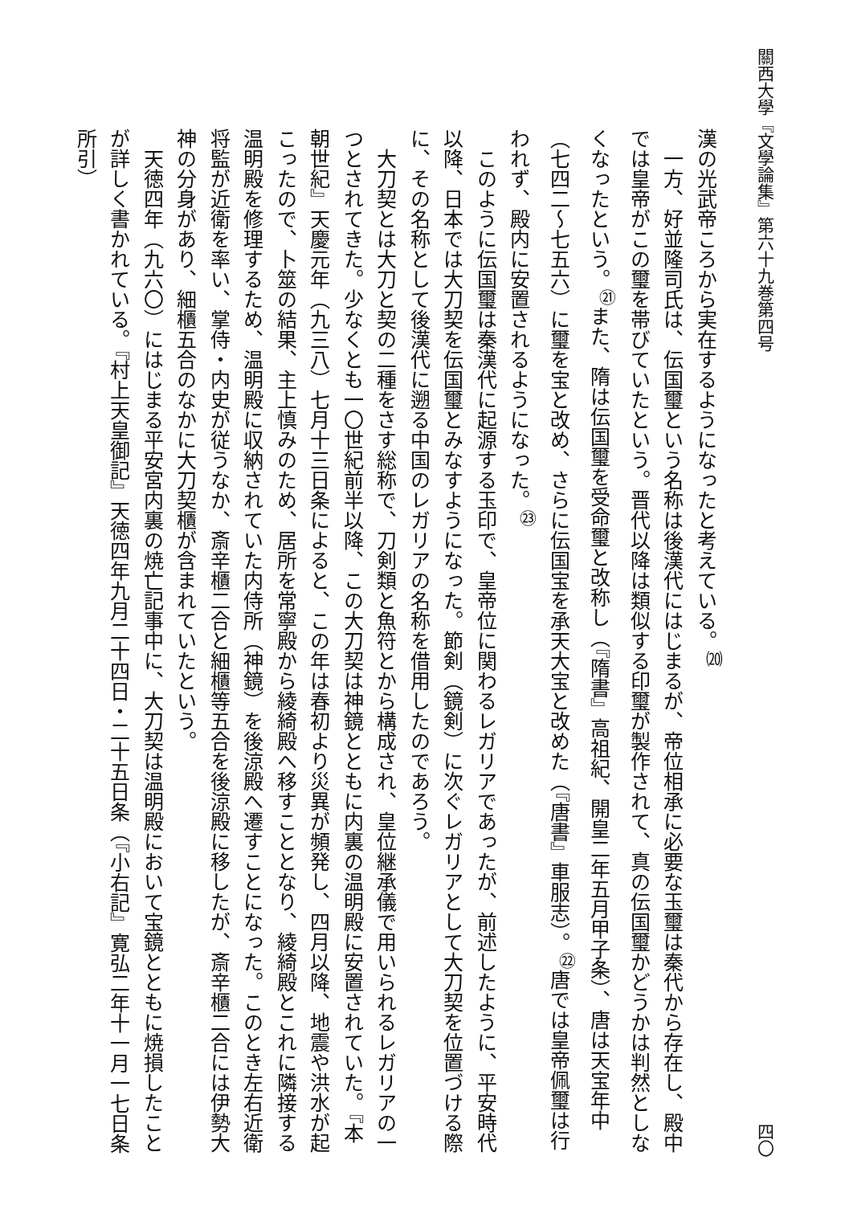關西大學『文學論集』第六十九巻第四号 四〇
漢の光武帝ころから実在するようになったと考えている。<sup>⒇</sup>
　一方、好並隆司氏は、伝国璽という名称は後漢代にはじまるが、帝位相承に必要な玉璽は秦代から存在し、殿中では皇帝がこの璽を帯びていたという。晋代以降は類似する印璽が製作されて、真の伝国璽かどうかは判然としなくなったという。<sup>㉑</sup>また、隋は伝国璽を受命璽と改称し（『隋書』高祖紀、開皇二年五月甲子条）、唐は天宝年中（七四二～七五六）に璽を宝と改め、さらに伝国宝を承天大宝と改めた（『唐書』車服志）。<sup>㉒</sup>唐では皇帝佩璽は行われず、殿内に安置されるようになった。<sup>㉓</sup>
　このように伝国璽は秦漢代に起源する玉印で、皇帝位に関わるレガリアであったが、前述したように、平安時代以降、日本では大刀契を伝国璽とみなすようになった。節剣（鏡剣）に次ぐレガリアとして大刀契を位置づける際に、その名称として後漢代に遡る中国のレガリアの名称を借用したのであろう。
　大刀契とは大刀と契の二種をさす総称で、刀剣類と魚符とから構成され、皇位継承儀で用いられるレガリアの一つとされてきた。少なくとも一〇世紀前半以降、この大刀契は神鏡とともに内裏の温明殿に安置されていた。『本朝世紀』天慶元年（九三八）七月十三日条によると、この年は春初より災異が頻発し、四月以降、地震や洪水が起こったので、卜筮の結果、主上慎みのため、居所を常寧殿から綾綺殿へ移すこととなり、綾綺殿とこれに隣接する温明殿を修理するため、温明殿に収納されていた内侍所（神鏡）を後涼殿へ遷すことになった。このとき左右近衛将監が近衛を率い、掌侍・内史が従うなか、斎辛櫃二合と細櫃等五合を後涼殿に移したが、斎辛櫃二合には伊勢大神の分身があり、細櫃五合のなかに大刀契櫃が含まれていたという。
　天徳四年（九六〇）にはじまる平安宮内裏の焼亡記事中に、大刀契は温明殿において宝鏡とともに焼損したことが詳しく書かれている。『村上天皇御記』天徳四年九月二十四日・二十五日条（『小右記』寛弘二年十一月一七日条所引）